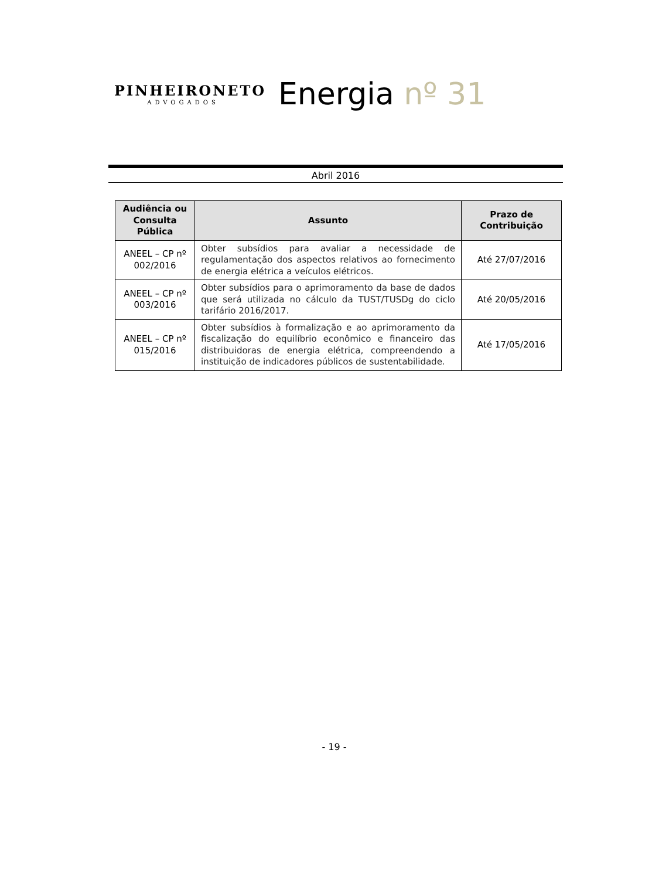PINHEIRONETO
ADVOGADOS
Energia nº 31
Abril 2016
| Audiência ou Consulta Pública | Assunto | Prazo de Contribuição |
| --- | --- | --- |
| ANEEL – CP nº 002/2016 | Obter subsídios para avaliar a necessidade de regulamentação dos aspectos relativos ao fornecimento de energia elétrica a veículos elétricos. | Até 27/07/2016 |
| ANEEL – CP nº 003/2016 | Obter subsídios para o aprimoramento da base de dados que será utilizada no cálculo da TUST/TUSDg do ciclo tarifário 2016/2017. | Até 20/05/2016 |
| ANEEL – CP nº 015/2016 | Obter subsídios à formalização e ao aprimoramento da fiscalização do equilíbrio econômico e financeiro das distribuidoras de energia elétrica, compreendendo a instituição de indicadores públicos de sustentabilidade. | Até 17/05/2016 |
- 19 -